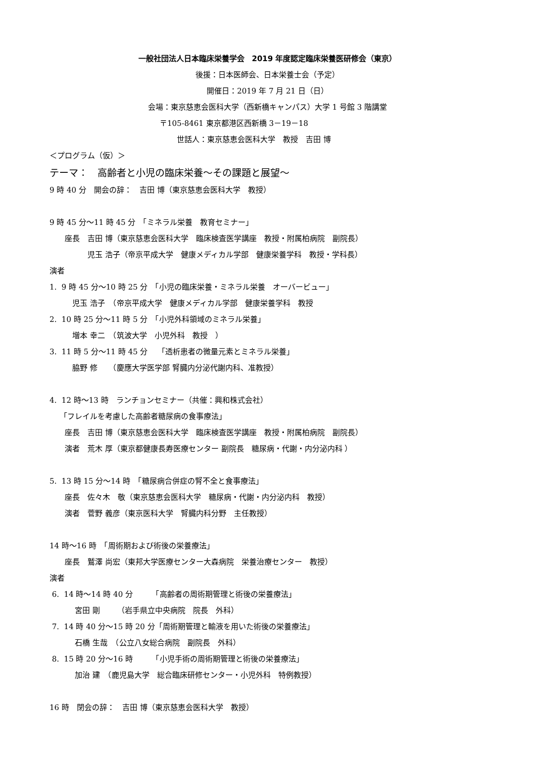一般社団法人日本臨床栄養学会　2019 年度認定臨床栄養医研修会（東京）
後援：日本医師会、日本栄養士会（予定）
開催日：2019 年 7 月 21 日（日）
会場：東京慈恵会医科大学（西新橋キャンパス）大学 1 号館 3 階講堂
〒105-8461 東京都港区西新橋 3－19－18
世話人：東京慈恵会医科大学　教授　吉田 博
＜プログラム（仮）＞
テーマ：　高齢者と小児の臨床栄養～その課題と展望～
9 時 40 分　開会の辞：　吉田 博（東京慈恵会医科大学　教授）
9 時 45 分～11 時 45 分　「ミネラル栄養　教育セミナー」
　　座長　吉田 博（東京慈恵会医科大学　臨床検査医学講座　教授・附属柏病院　副院長）
　　　　　児玉 浩子（帝京平成大学　健康メディカル学部　健康栄養学科　教授・学科長）
演者
1. 9 時 45 分～10 時 25 分　「小児の臨床栄養・ミネラル栄養　オーバービュー」
　　　児玉 浩子　（帝京平成大学　健康メディカル学部　健康栄養学科　教授
2. 10 時 25 分～11 時 5 分　「小児外科領域のミネラル栄養」
　　　増本 幸二　（筑波大学　小児外科　教授　）
3. 11 時 5 分～11 時 45 分　 「透析患者の微量元素とミネラル栄養」
　　　脇野 修　　（慶應大学医学部 腎臓内分泌代謝内科、准教授）
4. 12 時～13 時　ランチョンセミナー（共催：興和株式会社）
　 「フレイルを考慮した高齢者糖尿病の食事療法」
　　座長　吉田 博（東京慈恵会医科大学　臨床検査医学講座　教授・附属柏病院　副院長）
　　演者　荒木 厚（東京都健康長寿医療センター 副院長　糖尿病・代謝・内分泌内科 ）
5. 13 時 15 分～14 時　「糖尿病合併症の腎不全と食事療法」
　　座長　佐々木　敬（東京慈恵会医科大学　糖尿病・代謝・内分泌内科　教授）
　　演者　菅野 義彦（東京医科大学　腎臓内科分野　主任教授）
14 時～16 時　「周術期および術後の栄養療法」
　　座長　鷲澤 尚宏（東邦大学医療センター大森病院　栄養治療センター　教授）
演者
6. 14 時～14 時 40 分　　　「高齢者の周術期管理と術後の栄養療法」
　　　 宮田 剛　　 （岩手県立中央病院　院長　外科）
7. 14 時 40 分～15 時 20 分「周術期管理と輸液を用いた術後の栄養療法」
　　　 石橋 生哉　（公立八女総合病院　副院長　外科）
8. 15 時 20 分～16 時　　　「小児手術の周術期管理と術後の栄養療法」
　　　 加治 建　（鹿児島大学　総合臨床研修センター・小児外科　特例教授）
16 時　閉会の辞：　吉田 博（東京慈恵会医科大学　教授）